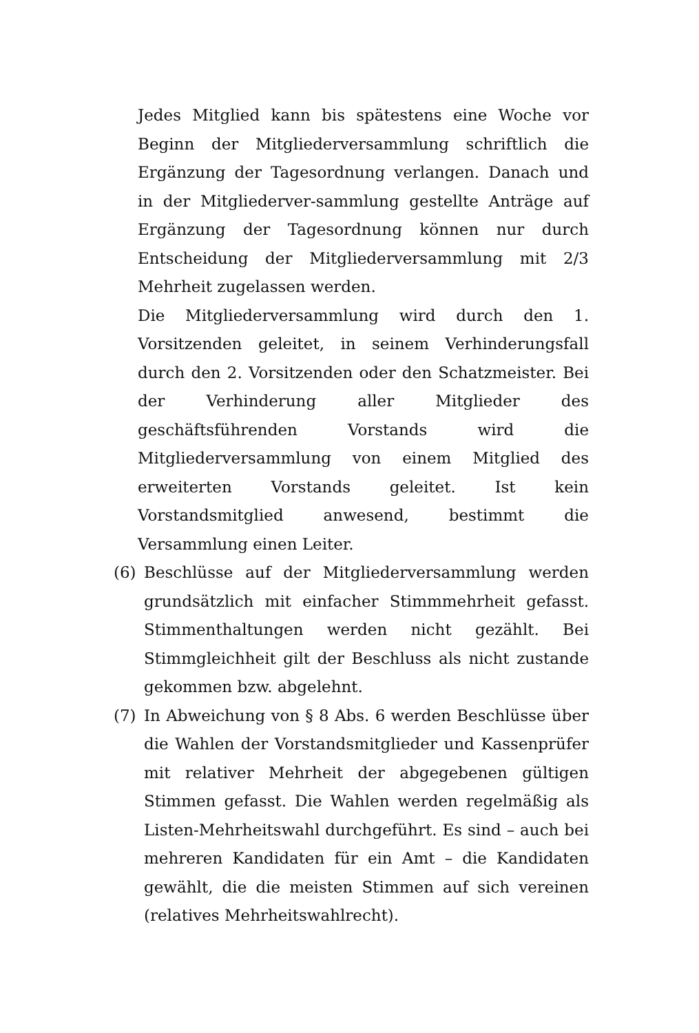Jedes Mitglied kann bis spätestens eine Woche vor Beginn der Mitgliederversammlung schriftlich die Ergänzung der Tagesordnung verlangen. Danach und in der Mitgliederver-sammlung gestellte Anträge auf Ergänzung der Tagesordnung können nur durch Entscheidung der Mitgliederversammlung mit 2/3 Mehrheit zugelassen werden.
Die Mitgliederversammlung wird durch den 1. Vorsitzenden geleitet, in seinem Verhinderungsfall durch den 2. Vorsitzenden oder den Schatzmeister. Bei der Verhinderung aller Mitglieder des geschäftsführenden Vorstands wird die Mitgliederversammlung von einem Mitglied des erweiterten Vorstands geleitet. Ist kein Vorstandsmitglied anwesend, bestimmt die Versammlung einen Leiter.
(6) Beschlüsse auf der Mitgliederversammlung werden grundsätzlich mit einfacher Stimmmehrheit gefasst. Stimmenthaltungen werden nicht gezählt. Bei Stimmgleichheit gilt der Beschluss als nicht zustande gekommen bzw. abgelehnt.
(7) In Abweichung von § 8 Abs. 6 werden Beschlüsse über die Wahlen der Vorstandsmitglieder und Kassenprüfer mit relativer Mehrheit der abgegebenen gültigen Stimmen gefasst. Die Wahlen werden regelmäßig als Listen-Mehrheitswahl durchgeführt. Es sind – auch bei mehreren Kandidaten für ein Amt – die Kandidaten gewählt, die die meisten Stimmen auf sich vereinen (relatives Mehrheitswahlrecht).